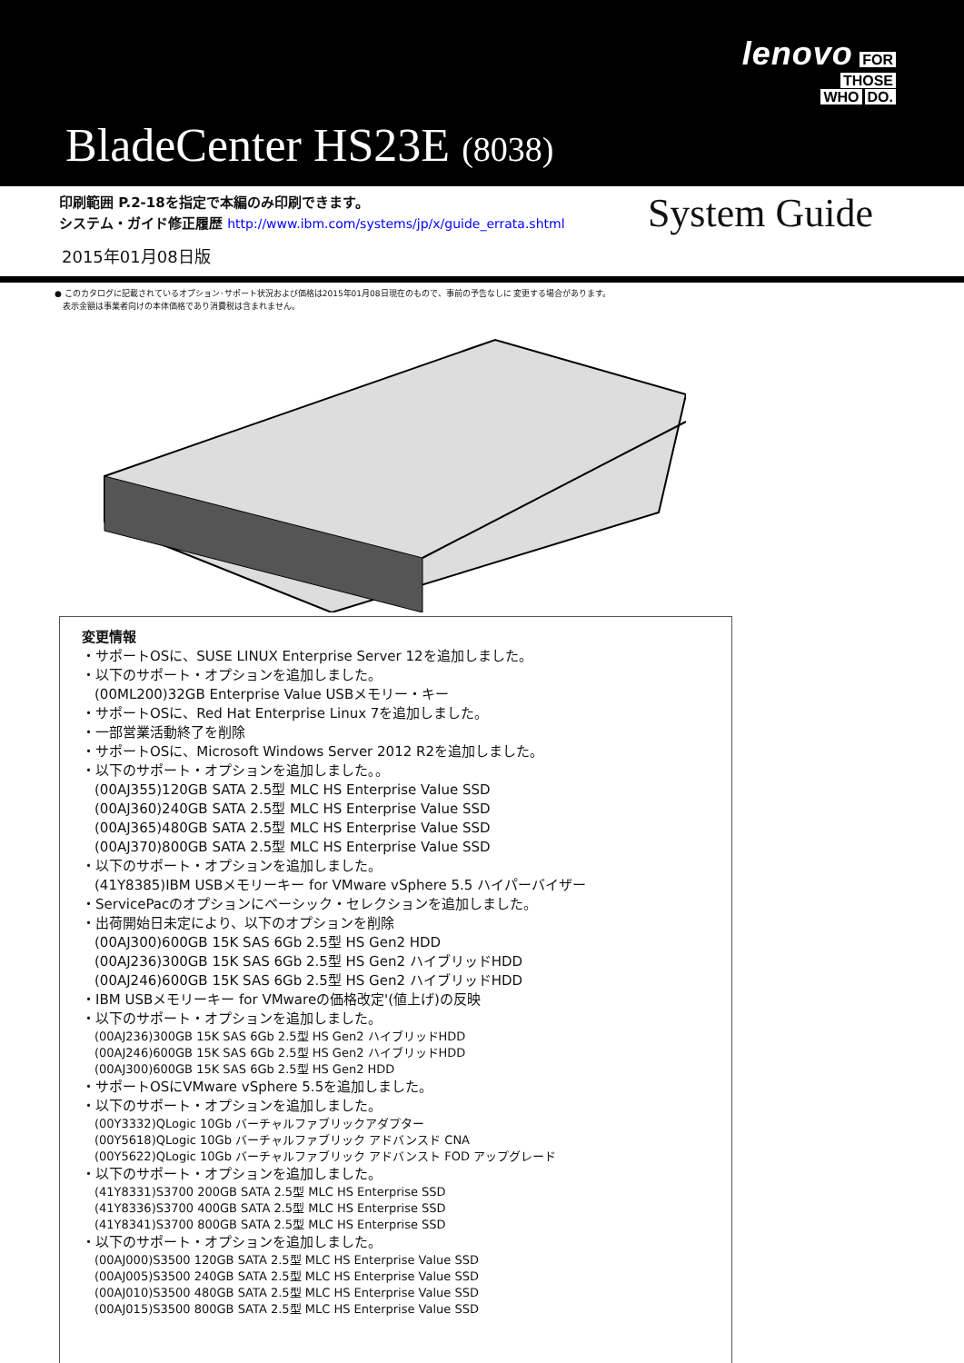lenovo FOR
THOSE
WHO DO.
BladeCenter HS23E (8038)
印刷範囲 P.2-18を指定で本編のみ印刷できます。
システム・ガイド修正履歴 http://www.ibm.com/systems/jp/x/guide_errata.shtml
System Guide
2015年01月08日版
● このカタログに記載されているオプション･サポート状況および価格は2015年01月08日現在のもので、事前の予告なしに 変更する場合があります。
　表示金額は事業者向けの本体価格であり消費税は含まれません。
変更情報
・サポートOSに、SUSE LINUX Enterprise Server 12を追加しました。
・以下のサポート・オプションを追加しました。
(00ML200)32GB Enterprise Value USBメモリー・キー
・サポートOSに、Red Hat Enterprise Linux 7を追加しました。
・一部営業活動終了を削除
・サポートOSに、Microsoft Windows Server 2012 R2を追加しました。
・以下のサポート・オプションを追加しました｡。
(00AJ355)120GB SATA 2.5型 MLC HS Enterprise Value SSD
(00AJ360)240GB SATA 2.5型 MLC HS Enterprise Value SSD
(00AJ365)480GB SATA 2.5型 MLC HS Enterprise Value SSD
(00AJ370)800GB SATA 2.5型 MLC HS Enterprise Value SSD
・以下のサポート・オプションを追加しました。
(41Y8385)IBM USBメモリーキー for VMware vSphere 5.5 ハイパーバイザー
・ServicePacのオプションにベーシック・セレクションを追加しました。
・出荷開始日未定により、以下のオプションを削除
(00AJ300)600GB 15K SAS 6Gb 2.5型 HS Gen2 HDD
(00AJ236)300GB 15K SAS 6Gb 2.5型 HS Gen2 ハイブリッドHDD
(00AJ246)600GB 15K SAS 6Gb 2.5型 HS Gen2 ハイブリッドHDD
・IBM USBメモリーキー for VMwareの価格改定'(値上げ)の反映
・以下のサポート・オプションを追加しました。
(00AJ236)300GB 15K SAS 6Gb 2.5型 HS Gen2 ハイブリッドHDD
(00AJ246)600GB 15K SAS 6Gb 2.5型 HS Gen2 ハイブリッドHDD
(00AJ300)600GB 15K SAS 6Gb 2.5型 HS Gen2 HDD
・サポートOSにVMware vSphere 5.5を追加しました。
・以下のサポート・オプションを追加しました。
(00Y3332)QLogic 10Gb バーチャルファブリックアダプター
(00Y5618)QLogic 10Gb バーチャルファブリック アドバンスド CNA
(00Y5622)QLogic 10Gb バーチャルファブリック アドバンスト FOD アップグレード
・以下のサポート・オプションを追加しました。
(41Y8331)S3700 200GB SATA 2.5型 MLC HS Enterprise SSD
(41Y8336)S3700 400GB SATA 2.5型 MLC HS Enterprise SSD
(41Y8341)S3700 800GB SATA 2.5型 MLC HS Enterprise SSD
・以下のサポート・オプションを追加しました。
(00AJ000)S3500 120GB SATA 2.5型 MLC HS Enterprise Value SSD
(00AJ005)S3500 240GB SATA 2.5型 MLC HS Enterprise Value SSD
(00AJ010)S3500 480GB SATA 2.5型 MLC HS Enterprise Value SSD
(00AJ015)S3500 800GB SATA 2.5型 MLC HS Enterprise Value SSD